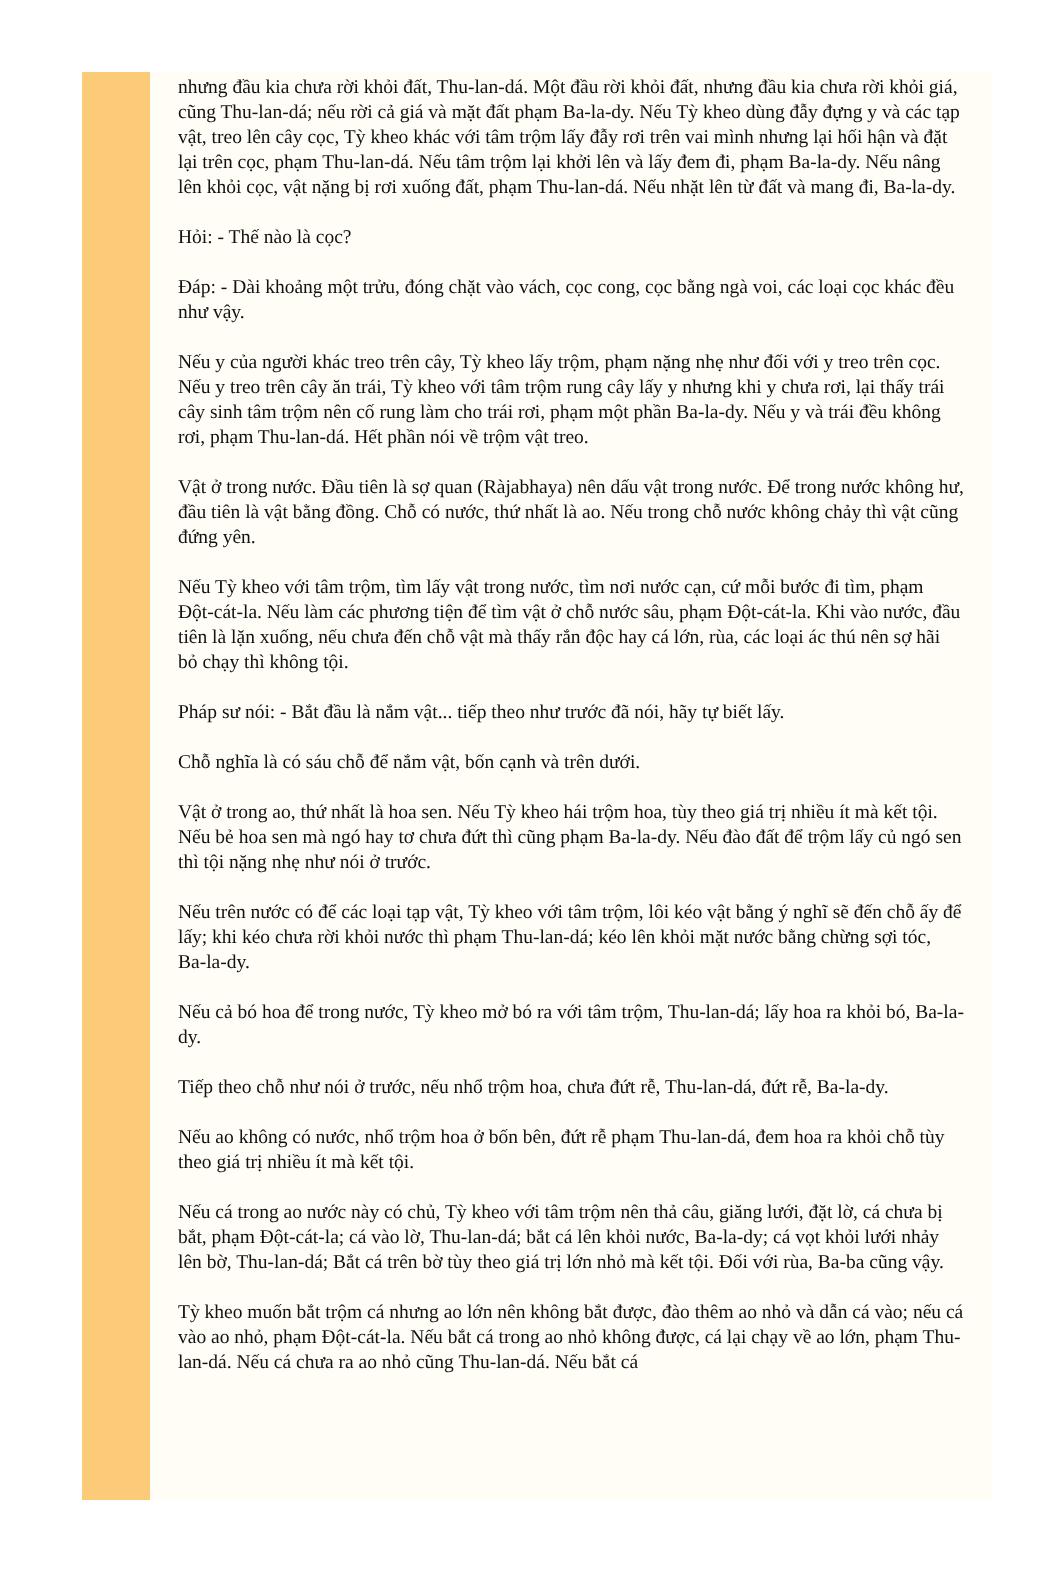nhưng đầu kia chưa rời khỏi đất, Thu-lan-dá. Một đầu rời khỏi đất, nhưng đầu kia chưa rời khỏi giá, cũng Thu-lan-dá; nếu rời cả giá và mặt đất phạm Ba-la-dy. Nếu Tỳ kheo dùng đẫy đựng y và các tạp vật, treo lên cây cọc, Tỳ kheo khác với tâm trộm lấy đẫy rơi trên vai mình nhưng lại hối hận và đặt lại trên cọc, phạm Thu-lan-dá. Nếu tâm trộm lại khởi lên và lấy đem đi, phạm Ba-la-dy. Nếu nâng lên khỏi cọc, vật nặng bị rơi xuống đất, phạm Thu-lan-dá. Nếu nhặt lên từ đất và mang đi, Ba-la-dy.
Hỏi: - Thế nào là cọc?
Đáp: - Dài khoảng một trửu, đóng chặt vào vách, cọc cong, cọc bằng ngà voi, các loại cọc khác đều như vậy.
Nếu y của người khác treo trên cây, Tỳ kheo lấy trộm, phạm nặng nhẹ như đối với y treo trên cọc. Nếu y treo trên cây ăn trái, Tỳ kheo với tâm trộm rung cây lấy y nhưng khi y chưa rơi, lại thấy trái cây sinh tâm trộm nên cố rung làm cho trái rơi, phạm một phần Ba-la-dy. Nếu y và trái đều không rơi, phạm Thu-lan-dá. Hết phần nói về trộm vật treo.
Vật ở trong nước. Đầu tiên là sợ quan (Ràjabhaya) nên dấu vật trong nước. Để trong nước không hư, đầu tiên là vật bằng đồng. Chỗ có nước, thứ nhất là ao. Nếu trong chỗ nước không chảy thì vật cũng đứng yên.
Nếu Tỳ kheo với tâm trộm, tìm lấy vật trong nước, tìm nơi nước cạn, cứ mỗi bước đi tìm, phạm Đột-cát-la. Nếu làm các phương tiện để tìm vật ở chỗ nước sâu, phạm Đột-cát-la. Khi vào nước, đầu tiên là lặn xuống, nếu chưa đến chỗ vật mà thấy rắn độc hay cá lớn, rùa, các loại ác thú nên sợ hãi bỏ chạy thì không tội.
Pháp sư nói: - Bắt đầu là nắm vật... tiếp theo như trước đã nói, hãy tự biết lấy.
Chỗ nghĩa là có sáu chỗ để nắm vật, bốn cạnh và trên dưới.
Vật ở trong ao, thứ nhất là hoa sen. Nếu Tỳ kheo hái trộm hoa, tùy theo giá trị nhiều ít mà kết tội. Nếu bẻ hoa sen mà ngó hay tơ chưa đứt thì cũng phạm Ba-la-dy. Nếu đào đất để trộm lấy củ ngó sen thì tội nặng nhẹ như nói ở trước.
Nếu trên nước có để các loại tạp vật, Tỳ kheo với tâm trộm, lôi kéo vật bằng ý nghĩ sẽ đến chỗ ấy để lấy; khi kéo chưa rời khỏi nước thì phạm Thu-lan-dá; kéo lên khỏi mặt nước bằng chừng sợi tóc, Ba-la-dy.
Nếu cả bó hoa để trong nước, Tỳ kheo mở bó ra với tâm trộm, Thu-lan-dá; lấy hoa ra khỏi bó, Ba-la-dy.
Tiếp theo chỗ như nói ở trước, nếu nhổ trộm hoa, chưa đứt rễ, Thu-lan-dá, đứt rễ, Ba-la-dy.
Nếu ao không có nước, nhổ trộm hoa ở bốn bên, đứt rễ phạm Thu-lan-dá, đem hoa ra khỏi chỗ tùy theo giá trị nhiều ít mà kết tội.
Nếu cá trong ao nước này có chủ, Tỳ kheo với tâm trộm nên thả câu, giăng lưới, đặt lờ, cá chưa bị bắt, phạm Đột-cát-la; cá vào lờ, Thu-lan-dá; bắt cá lên khỏi nước, Ba-la-dy; cá vọt khỏi lưới nhảy lên bờ, Thu-lan-dá; Bắt cá trên bờ tùy theo giá trị lớn nhỏ mà kết tội. Đối với rùa, Ba-ba cũng vậy.
Tỳ kheo muốn bắt trộm cá nhưng ao lớn nên không bắt được, đào thêm ao nhỏ và dẫn cá vào; nếu cá vào ao nhỏ, phạm Đột-cát-la. Nếu bắt cá trong ao nhỏ không được, cá lại chạy về ao lớn, phạm Thu-lan-dá. Nếu cá chưa ra ao nhỏ cũng Thu-lan-dá. Nếu bắt cá